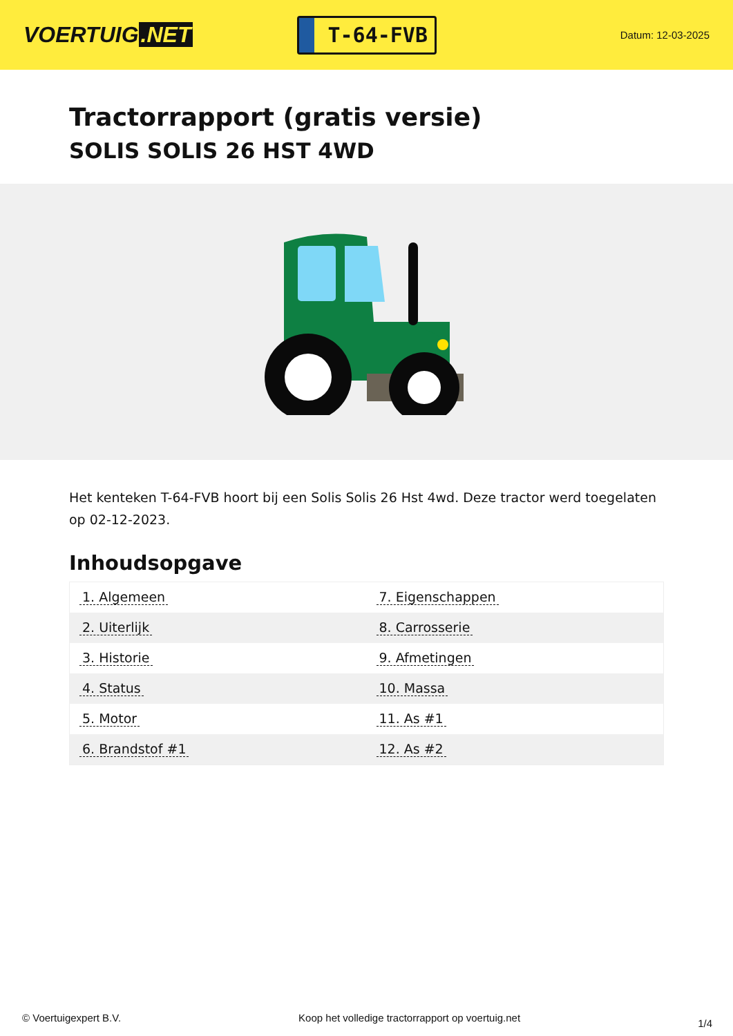VOERTUIG.NET
T-64-FVB
Datum: 12-03-2025
Tractorrapport (gratis versie)
SOLIS SOLIS 26 HST 4WD
Het kenteken T-64-FVB hoort bij een Solis Solis 26 Hst 4wd. Deze tractor werd toegelaten op 02-12-2023.
Inhoudsopgave
| 1. Algemeen | 7. Eigenschappen |
| 2. Uiterlijk | 8. Carrosserie |
| 3. Historie | 9. Afmetingen |
| 4. Status | 10. Massa |
| 5. Motor | 11. As #1 |
| 6. Brandstof #1 | 12. As #2 |
© Voertuigexpert B.V. Koop het volledige tractorrapport op voertuig.net 1/4